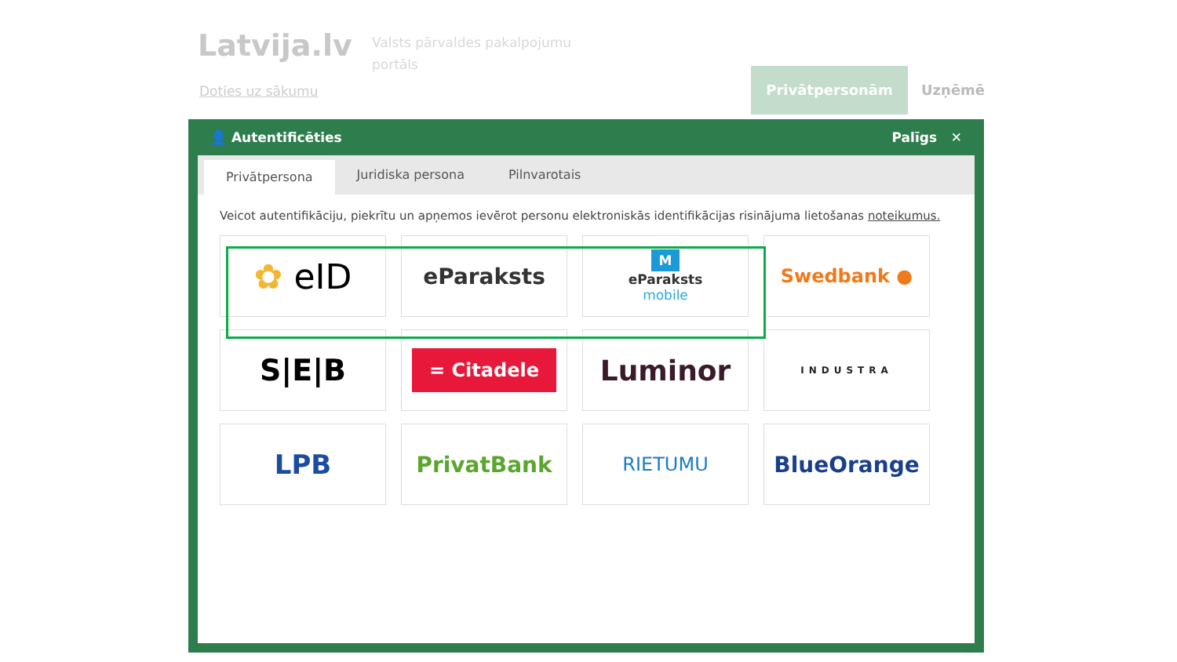Latvija.lv
Valsts pārvaldes pakalpojumu
portāls
Doties uz sākumu
Privātpersonām Uzņēmē
👤 Autentificēties Palīgs ✕
Privātpersona
Juridiska persona Pilnvarotais
Veicot autentifikāciju, piekrītu un apņemos ievērot personu elektroniskās identifikācijas risinājuma lietošanas noteikumus.
✿ eID
eParaksts
MeParaksts
mobile
Swedbank ●
S|E|B
= Citadele
Luminor
INDUSTRA
LPB
PrivatBank
RIETUMU
BlueOrange